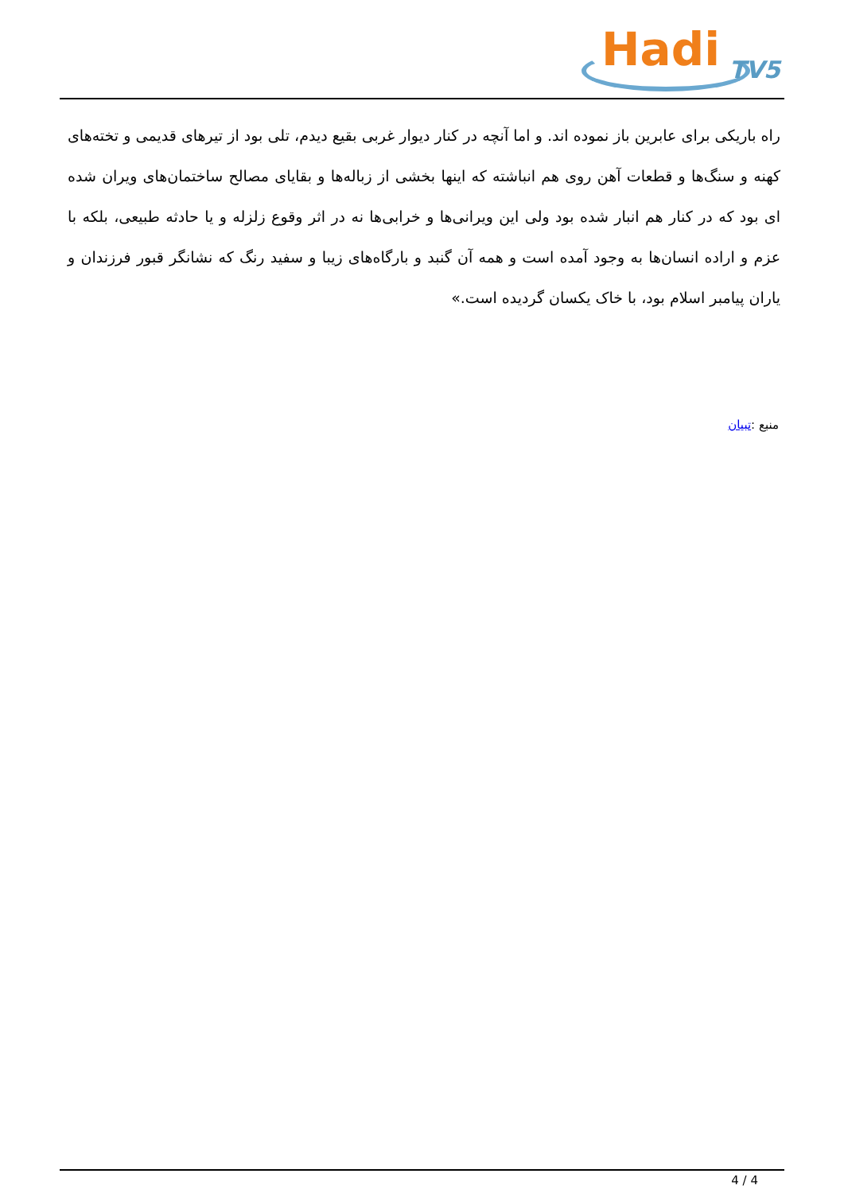Hadi TV5
راه باریکی برای عابرین باز نموده اند. و اما آنچه در کنار دیوار غربی بقیع دیدم، تلی بود از تیرهای قدیمی و تخته‌های کهنه و سنگ‌ها و قطعات آهن روی هم انباشته که اینها بخشی از زباله‌ها و بقایای مصالح ساختمان‌های ویران شده ای بود که در کنار هم انبار شده بود ولی این ویرانی‌ها و خرابی‌ها نه در اثر وقوع زلزله و یا حادثه طبیعی، بلکه با عزم و اراده انسان‌ها به وجود آمده است و همه آن گنبد و بارگاه‌های زیبا و سفید رنگ که نشانگر قبور فرزندان و یاران پیامبر اسلام بود، با خاک یکسان گردیده است.»
منبع :تبیان
4 / 4